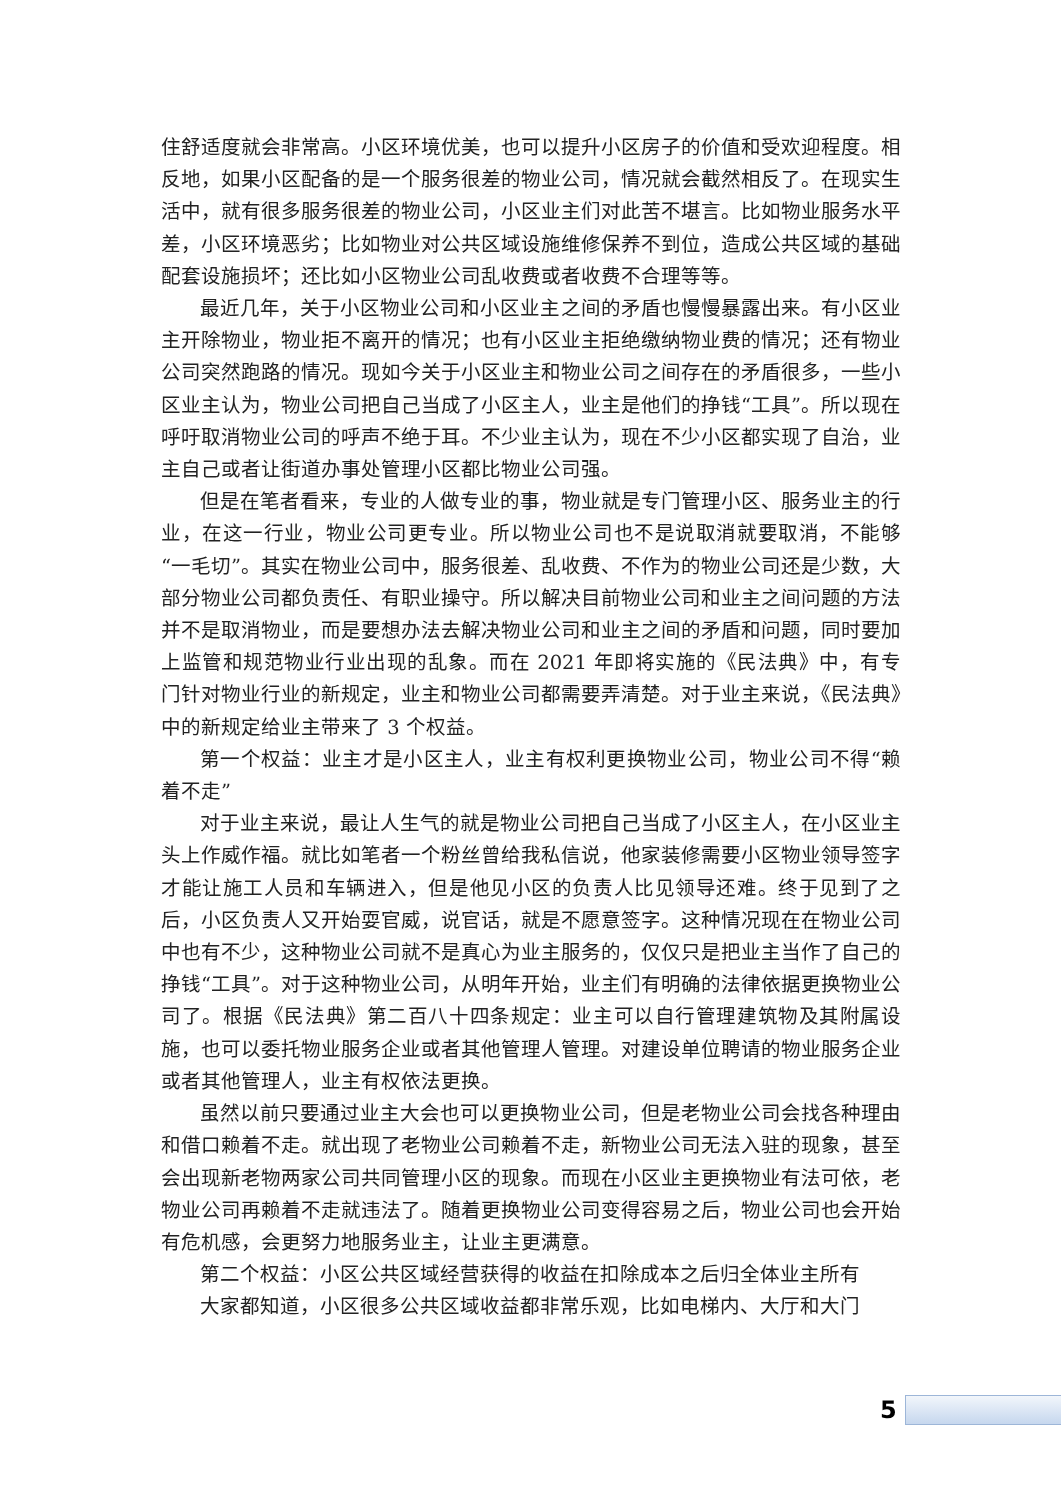住舒适度就会非常高。小区环境优美，也可以提升小区房子的价值和受欢迎程度。相反地，如果小区配备的是一个服务很差的物业公司，情况就会截然相反了。在现实生活中，就有很多服务很差的物业公司，小区业主们对此苦不堪言。比如物业服务水平差，小区环境恶劣；比如物业对公共区域设施维修保养不到位，造成公共区域的基础配套设施损坏；还比如小区物业公司乱收费或者收费不合理等等。
最近几年，关于小区物业公司和小区业主之间的矛盾也慢慢暴露出来。有小区业主开除物业，物业拒不离开的情况；也有小区业主拒绝缴纳物业费的情况；还有物业公司突然跑路的情况。现如今关于小区业主和物业公司之间存在的矛盾很多，一些小区业主认为，物业公司把自己当成了小区主人，业主是他们的挣钱“工具”。所以现在呼吁取消物业公司的呼声不绝于耳。不少业主认为，现在不少小区都实现了自治，业主自己或者让街道办事处管理小区都比物业公司强。
但是在笔者看来，专业的人做专业的事，物业就是专门管理小区、服务业主的行业，在这一行业，物业公司更专业。所以物业公司也不是说取消就要取消，不能够“一毛切”。其实在物业公司中，服务很差、乱收费、不作为的物业公司还是少数，大部分物业公司都负责任、有职业操守。所以解决目前物业公司和业主之间问题的方法并不是取消物业，而是要想办法去解决物业公司和业主之间的矛盾和问题，同时要加上监管和规范物业行业出现的乱象。而在 2021 年即将实施的《民法典》中，有专门针对物业行业的新规定，业主和物业公司都需要弄清楚。对于业主来说，《民法典》中的新规定给业主带来了 3 个权益。
第一个权益：业主才是小区主人，业主有权利更换物业公司，物业公司不得“赖着不走”
对于业主来说，最让人生气的就是物业公司把自己当成了小区主人，在小区业主头上作威作福。就比如笔者一个粉丝曾给我私信说，他家装修需要小区物业领导签字才能让施工人员和车辆进入，但是他见小区的负责人比见领导还难。终于见到了之后，小区负责人又开始耍官威，说官话，就是不愿意签字。这种情况现在在物业公司中也有不少，这种物业公司就不是真心为业主服务的，仅仅只是把业主当作了自己的挣钱“工具”。对于这种物业公司，从明年开始，业主们有明确的法律依据更换物业公司了。根据《民法典》第二百八十四条规定：业主可以自行管理建筑物及其附属设施，也可以委托物业服务企业或者其他管理人管理。对建设单位聘请的物业服务企业或者其他管理人，业主有权依法更换。
虽然以前只要通过业主大会也可以更换物业公司，但是老物业公司会找各种理由和借口赖着不走。就出现了老物业公司赖着不走，新物业公司无法入驻的现象，甚至会出现新老物两家公司共同管理小区的现象。而现在小区业主更换物业有法可依，老物业公司再赖着不走就违法了。随着更换物业公司变得容易之后，物业公司也会开始有危机感，会更努力地服务业主，让业主更满意。
第二个权益：小区公共区域经营获得的收益在扣除成本之后归全体业主所有
大家都知道，小区很多公共区域收益都非常乐观，比如电梯内、大厅和大门
5